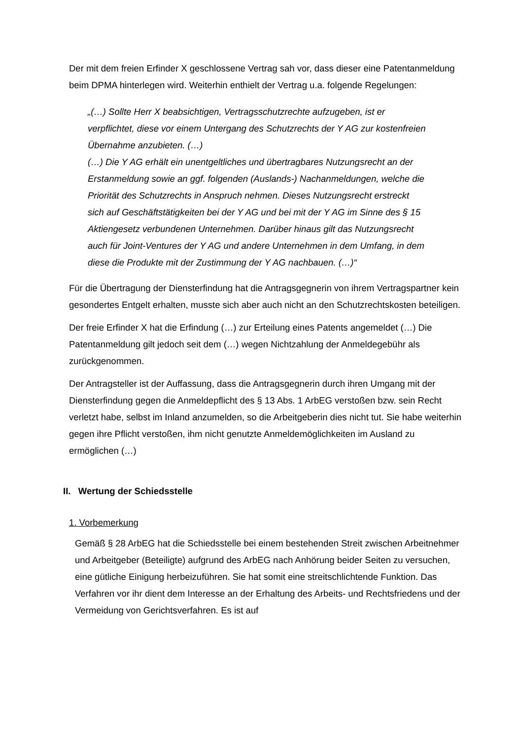Der mit dem freien Erfinder X geschlossene Vertrag sah vor, dass dieser eine Patentanmeldung beim DPMA hinterlegen wird. Weiterhin enthielt der Vertrag u.a. folgende Regelungen:
„(…) Sollte Herr X beabsichtigen, Vertragsschutzrechte aufzugeben, ist er verpflichtet, diese vor einem Untergang des Schutzrechts der Y AG zur kostenfreien Übernahme anzubieten. (…)
(…) Die Y AG erhält ein unentgeltliches und übertragbares Nutzungsrecht an der Erstanmeldung sowie an ggf. folgenden (Auslands-) Nachanmeldungen, welche die Priorität des Schutzrechts in Anspruch nehmen. Dieses Nutzungsrecht erstreckt sich auf Geschäftstätigkeiten bei der Y AG und bei mit der Y AG im Sinne des § 15 Aktiengesetz verbundenen Unternehmen. Darüber hinaus gilt das Nutzungsrecht auch für Joint-Ventures der Y AG und andere Unternehmen in dem Umfang, in dem diese die Produkte mit der Zustimmung der Y AG nachbauen. (…)“
Für die Übertragung der Diensterfindung hat die Antragsgegnerin von ihrem Vertragspartner kein gesondertes Entgelt erhalten, musste sich aber auch nicht an den Schutzrechtskosten beteiligen.
Der freie Erfinder X hat die Erfindung (…) zur Erteilung eines Patents angemeldet (…) Die Patentanmeldung gilt jedoch seit dem (…) wegen Nichtzahlung der Anmeldegebühr als zurückgenommen.
Der Antragsteller ist der Auffassung, dass die Antragsgegnerin durch ihren Umgang mit der Diensterfindung gegen die Anmeldepflicht des § 13 Abs. 1 ArbEG verstoßen bzw. sein Recht verletzt habe, selbst im Inland anzumelden, so die Arbeitgeberin dies nicht tut. Sie habe weiterhin gegen ihre Pflicht verstoßen, ihm nicht genutzte Anmeldemöglichkeiten im Ausland zu ermöglichen (…)
II. Wertung der Schiedsstelle
1. Vorbemerkung
Gemäß § 28 ArbEG hat die Schiedsstelle bei einem bestehenden Streit zwischen Arbeitnehmer und Arbeitgeber (Beteiligte) aufgrund des ArbEG nach Anhörung beider Seiten zu versuchen, eine gütliche Einigung herbeizuführen. Sie hat somit eine streitschlichtende Funktion. Das Verfahren vor ihr dient dem Interesse an der Erhaltung des Arbeits- und Rechtsfriedens und der Vermeidung von Gerichtsverfahren. Es ist auf